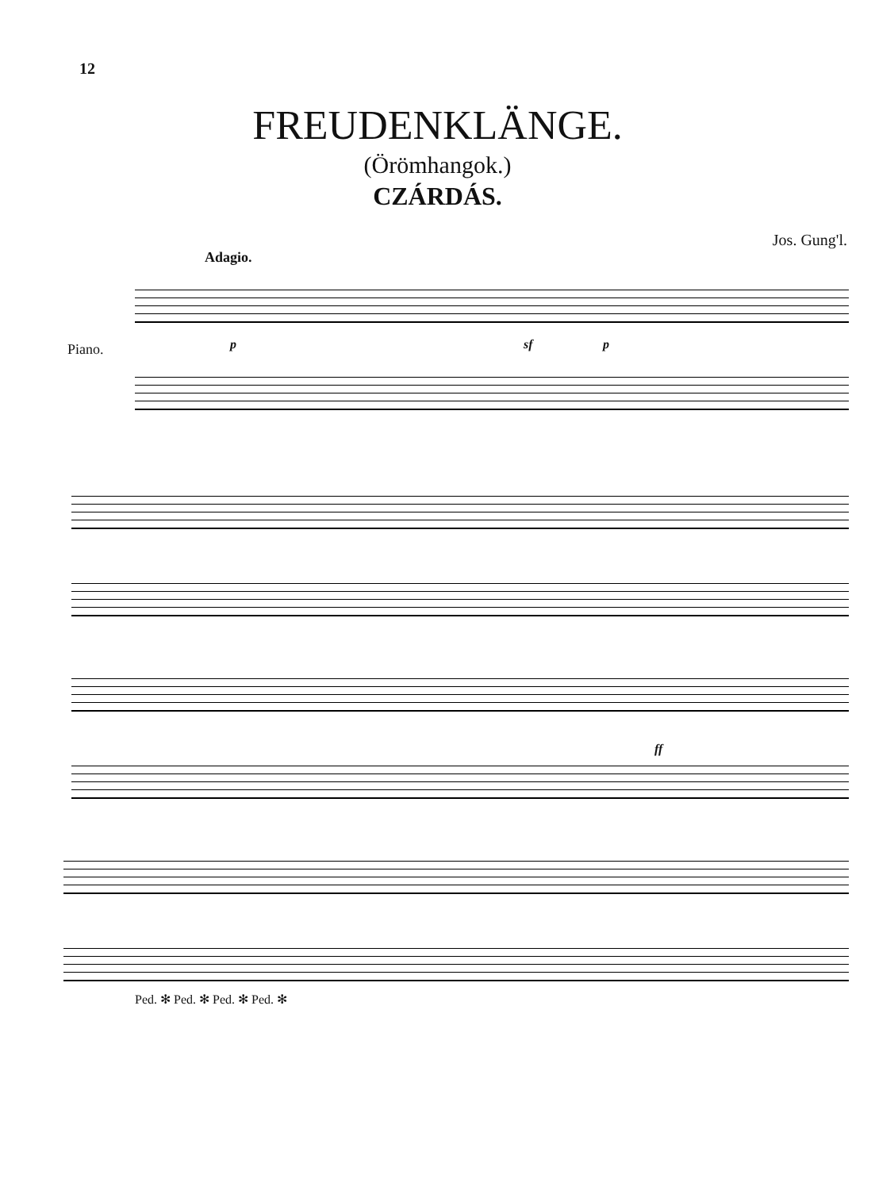12
FREUDENKLÄNGE.
(Örömhangok.)
CZÁRDÁS.
Jos. Gung'l.
Adagio.
Piano. p sf p
ff
Ped. ✻ Ped. ✻ Ped. ✻ Ped. ✻